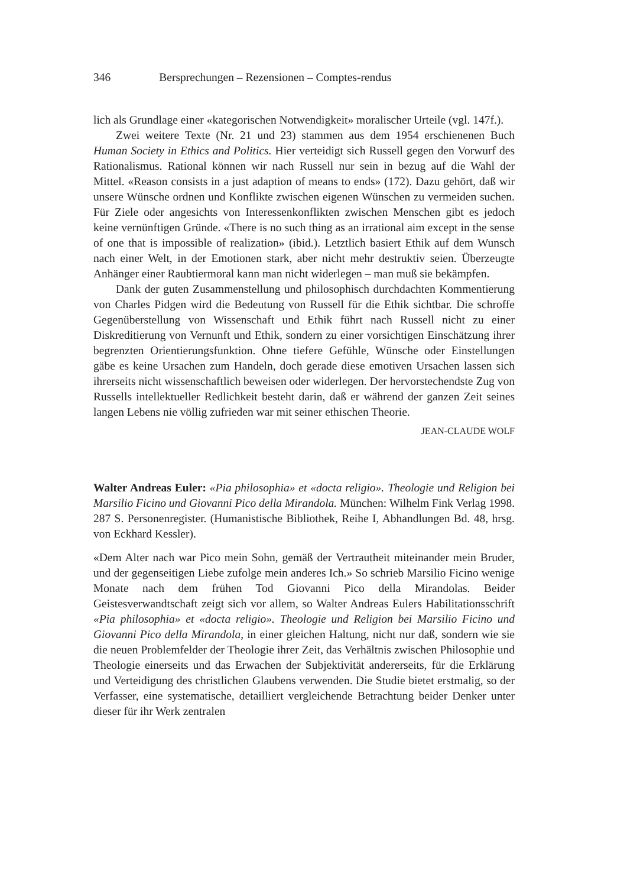346 Bersprechungen – Rezensionen – Comptes-rendus
lich als Grundlage einer «kategorischen Notwendigkeit» moralischer Urteile (vgl. 147f.).
Zwei weitere Texte (Nr. 21 und 23) stammen aus dem 1954 erschienenen Buch Human Society in Ethics and Politics. Hier verteidigt sich Russell gegen den Vorwurf des Rationalismus. Rational können wir nach Russell nur sein in bezug auf die Wahl der Mittel. «Reason consists in a just adaption of means to ends» (172). Dazu gehört, daß wir unsere Wünsche ordnen und Konflikte zwischen eigenen Wünschen zu vermeiden suchen. Für Ziele oder angesichts von Interessenkonflikten zwischen Menschen gibt es jedoch keine vernünftigen Gründe. «There is no such thing as an irrational aim except in the sense of one that is impossible of realization» (ibid.). Letztlich basiert Ethik auf dem Wunsch nach einer Welt, in der Emotionen stark, aber nicht mehr destruktiv seien. Überzeugte Anhänger einer Raubtiermoral kann man nicht widerlegen – man muß sie bekämpfen.
Dank der guten Zusammenstellung und philosophisch durchdachten Kommentierung von Charles Pidgen wird die Bedeutung von Russell für die Ethik sichtbar. Die schroffe Gegenüberstellung von Wissenschaft und Ethik führt nach Russell nicht zu einer Diskreditierung von Vernunft und Ethik, sondern zu einer vorsichtigen Einschätzung ihrer begrenzten Orientierungsfunktion. Ohne tiefere Gefühle, Wünsche oder Einstellungen gäbe es keine Ursachen zum Handeln, doch gerade diese emotiven Ursachen lassen sich ihrerseits nicht wissenschaftlich beweisen oder widerlegen. Der hervorstechendste Zug von Russells intellektueller Redlichkeit besteht darin, daß er während der ganzen Zeit seines langen Lebens nie völlig zufrieden war mit seiner ethischen Theorie.
JEAN-CLAUDE WOLF
Walter Andreas Euler: «Pia philosophia» et «docta religio». Theologie und Religion bei Marsilio Ficino und Giovanni Pico della Mirandola. München: Wilhelm Fink Verlag 1998. 287 S. Personenregister. (Humanistische Bibliothek, Reihe I, Abhandlungen Bd. 48, hrsg. von Eckhard Kessler).
«Dem Alter nach war Pico mein Sohn, gemäß der Vertrautheit miteinander mein Bruder, und der gegenseitigen Liebe zufolge mein anderes Ich.» So schrieb Marsilio Ficino wenige Monate nach dem frühen Tod Giovanni Pico della Mirandolas. Beider Geistesverwandtschaft zeigt sich vor allem, so Walter Andreas Eulers Habilitationsschrift «Pia philosophia» et «docta religio». Theologie und Religion bei Marsilio Ficino und Giovanni Pico della Mirandola, in einer gleichen Haltung, nicht nur daß, sondern wie sie die neuen Problemfelder der Theologie ihrer Zeit, das Verhältnis zwischen Philosophie und Theologie einerseits und das Erwachen der Subjektivität andererseits, für die Erklärung und Verteidigung des christlichen Glaubens verwenden. Die Studie bietet erstmalig, so der Verfasser, eine systematische, detailliert vergleichende Betrachtung beider Denker unter dieser für ihr Werk zentralen